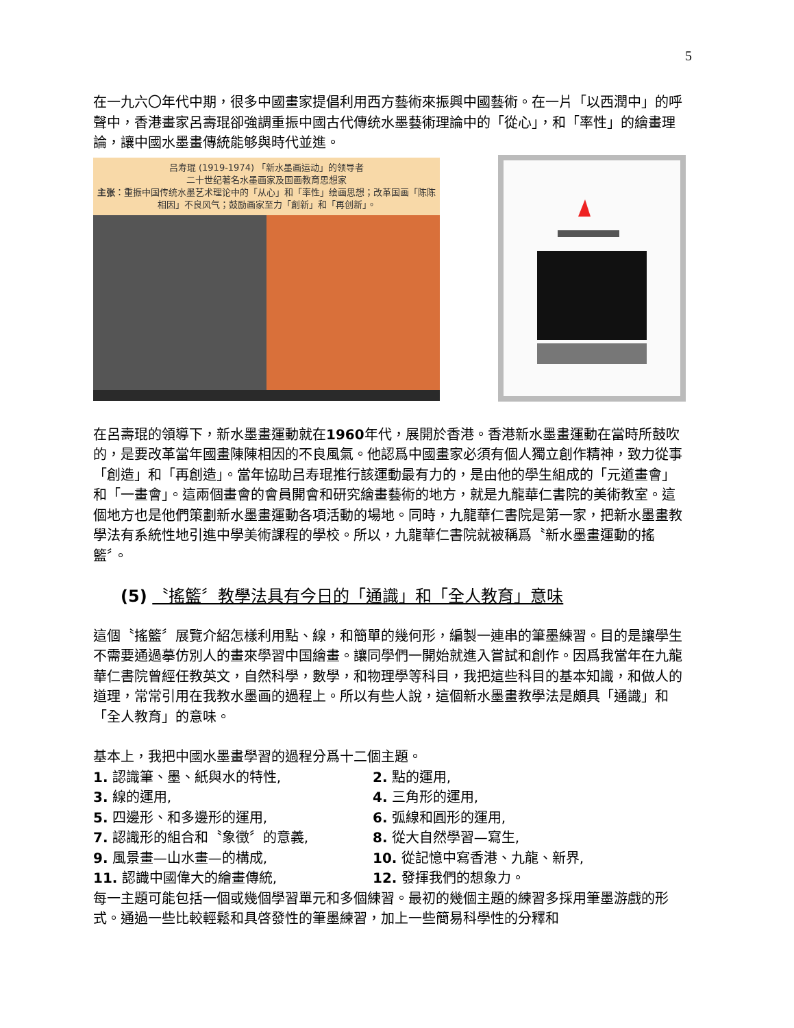5
在一九六〇年代中期，很多中國畫家提倡利用西方藝術來振興中國藝術。在一片「以西潤中」的呼聲中，香港畫家呂壽琨卻強調重振中國古代傳统水墨藝術理論中的「從心」，和「率性」的繪畫理論，讓中國水墨畫傳統能够與時代並進。
吕寿琨 (1919-1974) 「新水墨画运动」的领导者
二十世纪著名水墨画家及国画教育思想家
主张：重振中国传统水墨艺术理论中的「从心」和「率性」绘画思想；改革国画「陈陈相因」不良风气；鼓励画家至力「創新」和「再创新」。
在呂壽琨的領導下，新水墨畫運動就在1960年代，展開於香港。香港新水墨畫運動在當時所鼓吹的，是要改革當年國畫陳陳相因的不良風氣。他認爲中國畫家必須有個人獨立創作精神，致力從事「創造」和「再創造」。當年協助吕寿琨推行該運動最有力的，是由他的學生組成的「元道畫會」和「一畫會」。這兩個畫會的會員開會和研究繪畫藝術的地方，就是九龍華仁書院的美術教室。這個地方也是他們策劃新水墨畫運動各項活動的場地。同時，九龍華仁書院是第一家，把新水墨畫教學法有系統性地引進中學美術課程的學校。所以，九龍華仁書院就被稱爲〝新水墨畫運動的搖籃〞。
(5) 〝搖籃〞教學法具有今日的「通識」和「全人教育」意味
這個〝搖籃〞展覽介紹怎樣利用點、線，和簡單的幾何形，編製一連串的筆墨練習。目的是讓學生不需要通過摹仿別人的畫來學習中国繪畫。讓同學們一開始就進入嘗試和創作。因爲我當年在九龍華仁書院曾經任教英文，自然科學，數學，和物理學等科目，我把這些科目的基本知識，和做人的道理，常常引用在我教水墨画的過程上。所以有些人說，這個新水墨畫教學法是頗具「通識」和「全人教育」的意味。
基本上，我把中國水墨畫學習的過程分爲十二個主題。
1. 認識筆、墨、紙與水的特性,
2. 點的運用,
3. 線的運用,
4. 三角形的運用,
5. 四邊形、和多邊形的運用,
6. 弧線和圓形的運用,
7. 認識形的組合和〝象徵〞的意義,
8. 從大自然學習—寫生,
9. 風景畫—山水畫—的構成,
10. 從記憶中寫香港、九龍、新界,
11. 認識中國偉大的繪畫傳統,
12. 發揮我們的想象力。
每一主題可能包括一個或幾個學習單元和多個練習。最初的幾個主題的練習多採用筆墨游戲的形式。通過一些比較輕鬆和具啓發性的筆墨練習，加上一些簡易科學性的分釋和